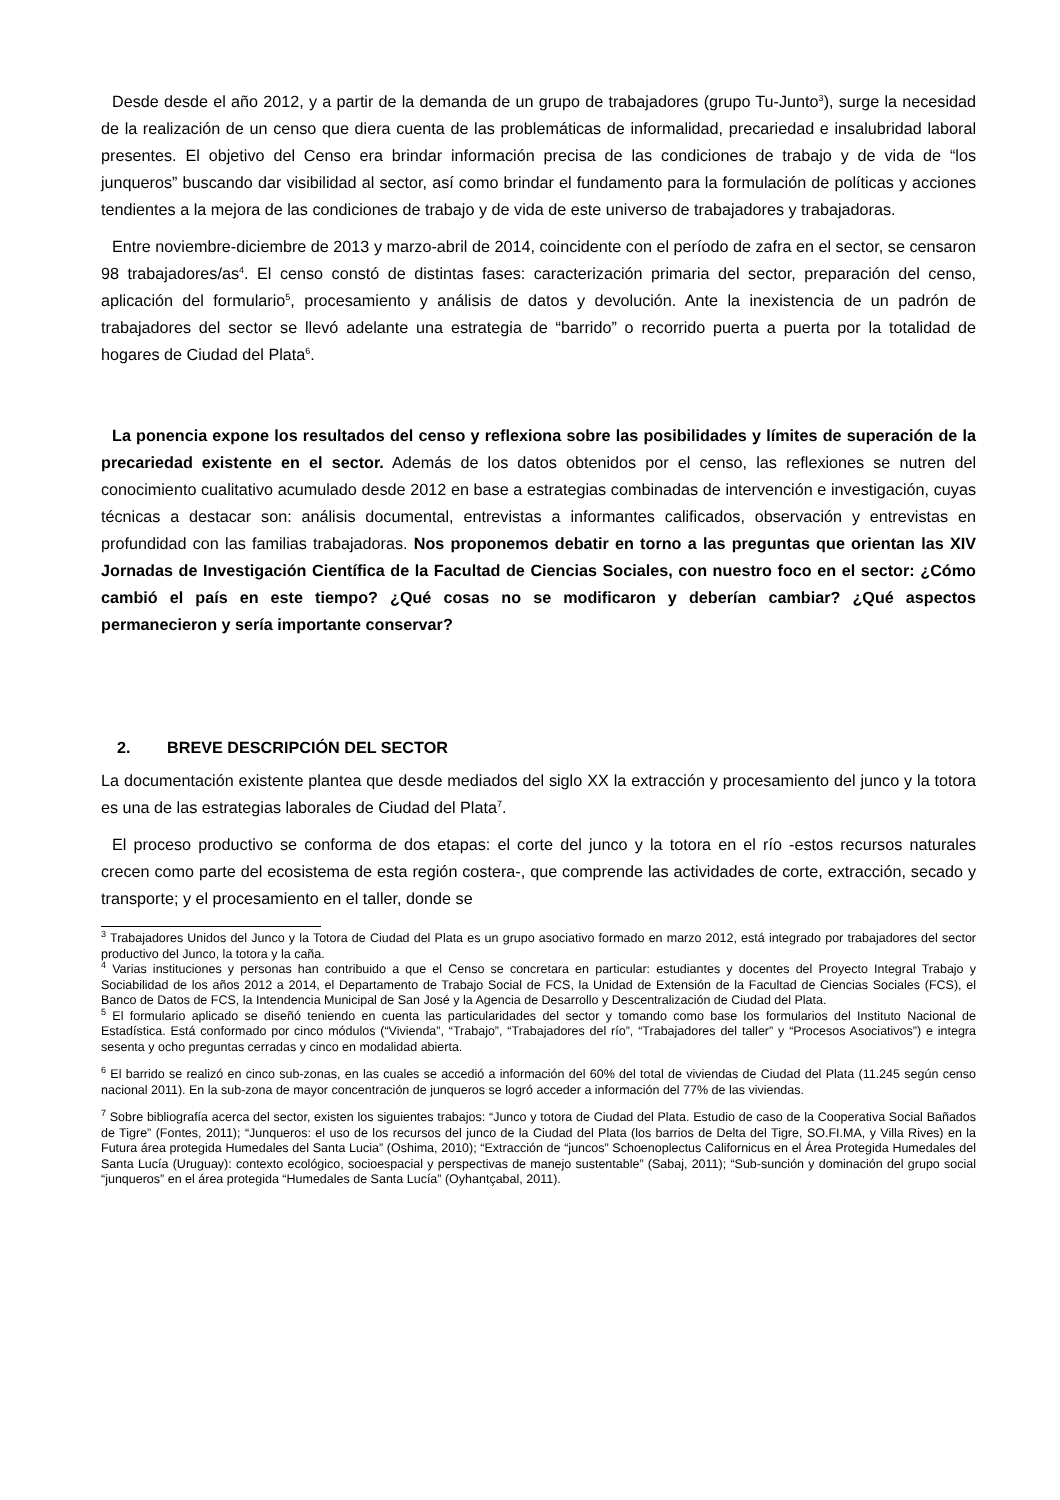Desde desde el año 2012, y a partir de la demanda de un grupo de trabajadores (grupo Tu-Junto<sup>3</sup>), surge la necesidad de la realización de un censo que diera cuenta de las problemáticas de informalidad, precariedad e insalubridad laboral presentes. El objetivo del Censo era brindar información precisa de las condiciones de trabajo y de vida de “los junqueros” buscando dar visibilidad al sector, así como brindar el fundamento para la formulación de políticas y acciones tendientes a la mejora de las condiciones de trabajo y de vida de este universo de trabajadores y trabajadoras.
Entre noviembre-diciembre de 2013 y marzo-abril de 2014, coincidente con el período de zafra en el sector, se censaron 98 trabajadores/as<sup>4</sup>. El censo constó de distintas fases: caracterización primaria del sector, preparación del censo, aplicación del formulario<sup>5</sup>, procesamiento y análisis de datos y devolución. Ante la inexistencia de un padrón de trabajadores del sector se llevó adelante una estrategia de “barrido” o recorrido puerta a puerta por la totalidad de hogares de Ciudad del Plata<sup>6</sup>.
La ponencia expone los resultados del censo y reflexiona sobre las posibilidades y límites de superación de la precariedad existente en el sector. Además de los datos obtenidos por el censo, las reflexiones se nutren del conocimiento cualitativo acumulado desde 2012 en base a estrategias combinadas de intervención e investigación, cuyas técnicas a destacar son: análisis documental, entrevistas a informantes calificados, observación y entrevistas en profundidad con las familias trabajadoras. Nos proponemos debatir en torno a las preguntas que orientan las XIV Jornadas de Investigación Científica de la Facultad de Ciencias Sociales, con nuestro foco en el sector: ¿Cómo cambió el país en este tiempo? ¿Qué cosas no se modificaron y deberían cambiar? ¿Qué aspectos permanecieron y sería importante conservar?
2. BREVE DESCRIPCIÓN DEL SECTOR
La documentación existente plantea que desde mediados del siglo XX la extracción y procesamiento del junco y la totora es una de las estrategias laborales de Ciudad del Plata<sup>7</sup>.
El proceso productivo se conforma de dos etapas: el corte del junco y la totora en el río -estos recursos naturales crecen como parte del ecosistema de esta región costera-, que comprende las actividades de corte, extracción, secado y transporte; y el procesamiento en el taller, donde se
<sup>3</sup> Trabajadores Unidos del Junco y la Totora de Ciudad del Plata es un grupo asociativo formado en marzo 2012, está integrado por trabajadores del sector productivo del Junco, la totora y la caña.
<sup>4</sup> Varias instituciones y personas han contribuido a que el Censo se concretara en particular: estudiantes y docentes del Proyecto Integral Trabajo y Sociabilidad de los años 2012 a 2014, el Departamento de Trabajo Social de FCS, la Unidad de Extensión de la Facultad de Ciencias Sociales (FCS), el Banco de Datos de FCS, la Intendencia Municipal de San José y la Agencia de Desarrollo y Descentralización de Ciudad del Plata.
<sup>5</sup> El formulario aplicado se diseñó teniendo en cuenta las particularidades del sector y tomando como base los formularios del Instituto Nacional de Estadística. Está conformado por cinco módulos (“Vivienda”, “Trabajo”, “Trabajadores del río”, “Trabajadores del taller” y “Procesos Asociativos”) e integra sesenta y ocho preguntas cerradas y cinco en modalidad abierta.
<sup>6</sup> El barrido se realizó en cinco sub-zonas, en las cuales se accedió a información del 60% del total de viviendas de Ciudad del Plata (11.245 según censo nacional 2011). En la sub-zona de mayor concentración de junqueros se logró acceder a información del 77% de las viviendas.
<sup>7</sup> Sobre bibliografía acerca del sector, existen los siguientes trabajos: “Junco y totora de Ciudad del Plata. Estudio de caso de la Cooperativa Social Bañados de Tigre” (Fontes, 2011); “Junqueros: el uso de los recursos del junco de la Ciudad del Plata (los barrios de Delta del Tigre, SO.FI.MA, y Villa Rives) en la Futura área protegida Humedales del Santa Lucia” (Oshima, 2010); “Extracción de “juncos” Schoenoplectus Californicus en el Área Protegida Humedales del Santa Lucía (Uruguay): contexto ecológico, socioespacial y perspectivas de manejo sustentable” (Sabaj, 2011); “Sub-sunción y dominación del grupo social “junqueros” en el área protegida “Humedales de Santa Lucía” (Oyhantçabal, 2011).